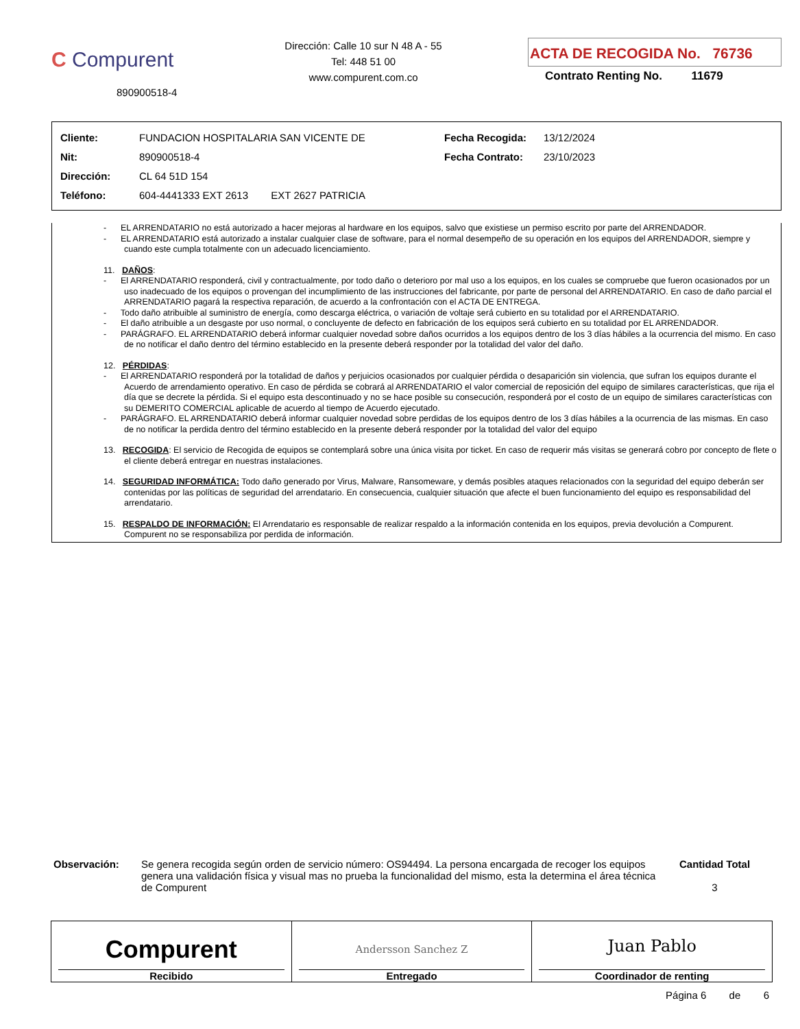C Compurent
890900518-4
Dirección: Calle 10 sur N 48 A - 55
Tel: 448 51 00
www.compurent.com.co
ACTA DE RECOGIDA No. 76736
Contrato Renting No. 11679
| Cliente: | FUNDACION HOSPITALARIA SAN VICENTE DE | Fecha Recogida: | 13/12/2024 |
| Nit: | 890900518-4 | Fecha Contrato: | 23/10/2023 |
| Dirección: | CL 64 51D 154 | | |
| Teléfono: | 604-4441333 EXT 2613 EXT 2627 PATRICIA | | |
- EL ARRENDATARIO no está autorizado a hacer mejoras al hardware en los equipos, salvo que existiese un permiso escrito por parte del ARRENDADOR.
- EL ARRENDATARIO está autorizado a instalar cualquier clase de software, para el normal desempeño de su operación en los equipos del ARRENDADOR, siempre y cuando este cumpla totalmente con un adecuado licenciamiento.
11. DAÑOS:
- El ARRENDATARIO responderá, civil y contractualmente, por todo daño o deterioro por mal uso a los equipos, en los cuales se compruebe que fueron ocasionados por un uso inadecuado de los equipos o provengan del incumplimiento de las instrucciones del fabricante, por parte de personal del ARRENDATARIO. En caso de daño parcial el ARRENDATARIO pagará la respectiva reparación, de acuerdo a la confrontación con el ACTA DE ENTREGA.
- Todo daño atribuible al suministro de energía, como descarga eléctrica, o variación de voltaje será cubierto en su totalidad por el ARRENDATARIO.
- El daño atribuible a un desgaste por uso normal, o concluyente de defecto en fabricación de los equipos será cubierto en su totalidad por EL ARRENDADOR.
- PARÁGRAFO. EL ARRENDATARIO deberá informar cualquier novedad sobre daños ocurridos a los equipos dentro de los 3 días hábiles a la ocurrencia del mismo. En caso de no notificar el daño dentro del término establecido en la presente deberá responder por la totalidad del valor del daño.
12. PÉRDIDAS:
- El ARRENDATARIO responderá por la totalidad de daños y perjuicios ocasionados por cualquier pérdida o desaparición sin violencia, que sufran los equipos durante el Acuerdo de arrendamiento operativo. En caso de pérdida se cobrará al ARRENDATARIO el valor comercial de reposición del equipo de similares características, que rija el día que se decrete la pérdida. Si el equipo esta descontinuado y no se hace posible su consecución, responderá por el costo de un equipo de similares características con su DEMERITO COMERCIAL aplicable de acuerdo al tiempo de Acuerdo ejecutado.
- PARÁGRAFO. EL ARRENDATARIO deberá informar cualquier novedad sobre perdidas de los equipos dentro de los 3 días hábiles a la ocurrencia de las mismas. En caso de no notificar la perdida dentro del término establecido en la presente deberá responder por la totalidad del valor del equipo
13. RECOGIDA: El servicio de Recogida de equipos se contemplará sobre una única visita por ticket. En caso de requerir más visitas se generará cobro por concepto de flete o el cliente deberá entregar en nuestras instalaciones.
14. SEGURIDAD INFORMÁTICA: Todo daño generado por Virus, Malware, Ransomeware, y demás posibles ataques relacionados con la seguridad del equipo deberán ser contenidas por las políticas de seguridad del arrendatario. En consecuencia, cualquier situación que afecte el buen funcionamiento del equipo es responsabilidad del arrendatario.
15. RESPALDO DE INFORMACIÓN: El Arrendatario es responsable de realizar respaldo a la información contenida en los equipos, previa devolución a Compurent. Compurent no se responsabiliza por perdida de información.
Observación: Se genera recogida según orden de servicio número: OS94494. La persona encargada de recoger los equipos genera una validación física y visual mas no prueba la funcionalidad del mismo, esta la determina el área técnica de Compurent
Cantidad Total
3
Compurent
Recibido
Andersson Sanchez Z
Entregado
Juan Pablo
Coordinador de renting
Página 6 de 6